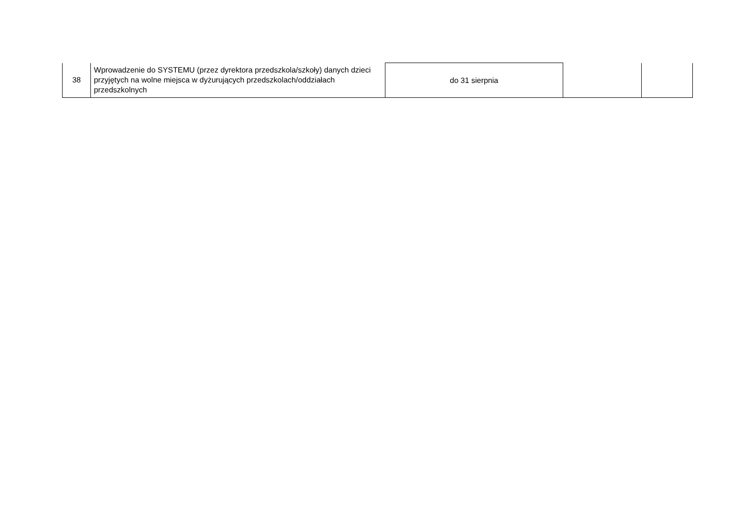| 38 | Wprowadzenie do SYSTEMU (przez dyrektora przedszkola/szkoły) danych dzieci przyjętych na wolne miejsca w dyżurujących przedszkolach/oddziałach przedszkolnych | do 31 sierpnia | | |